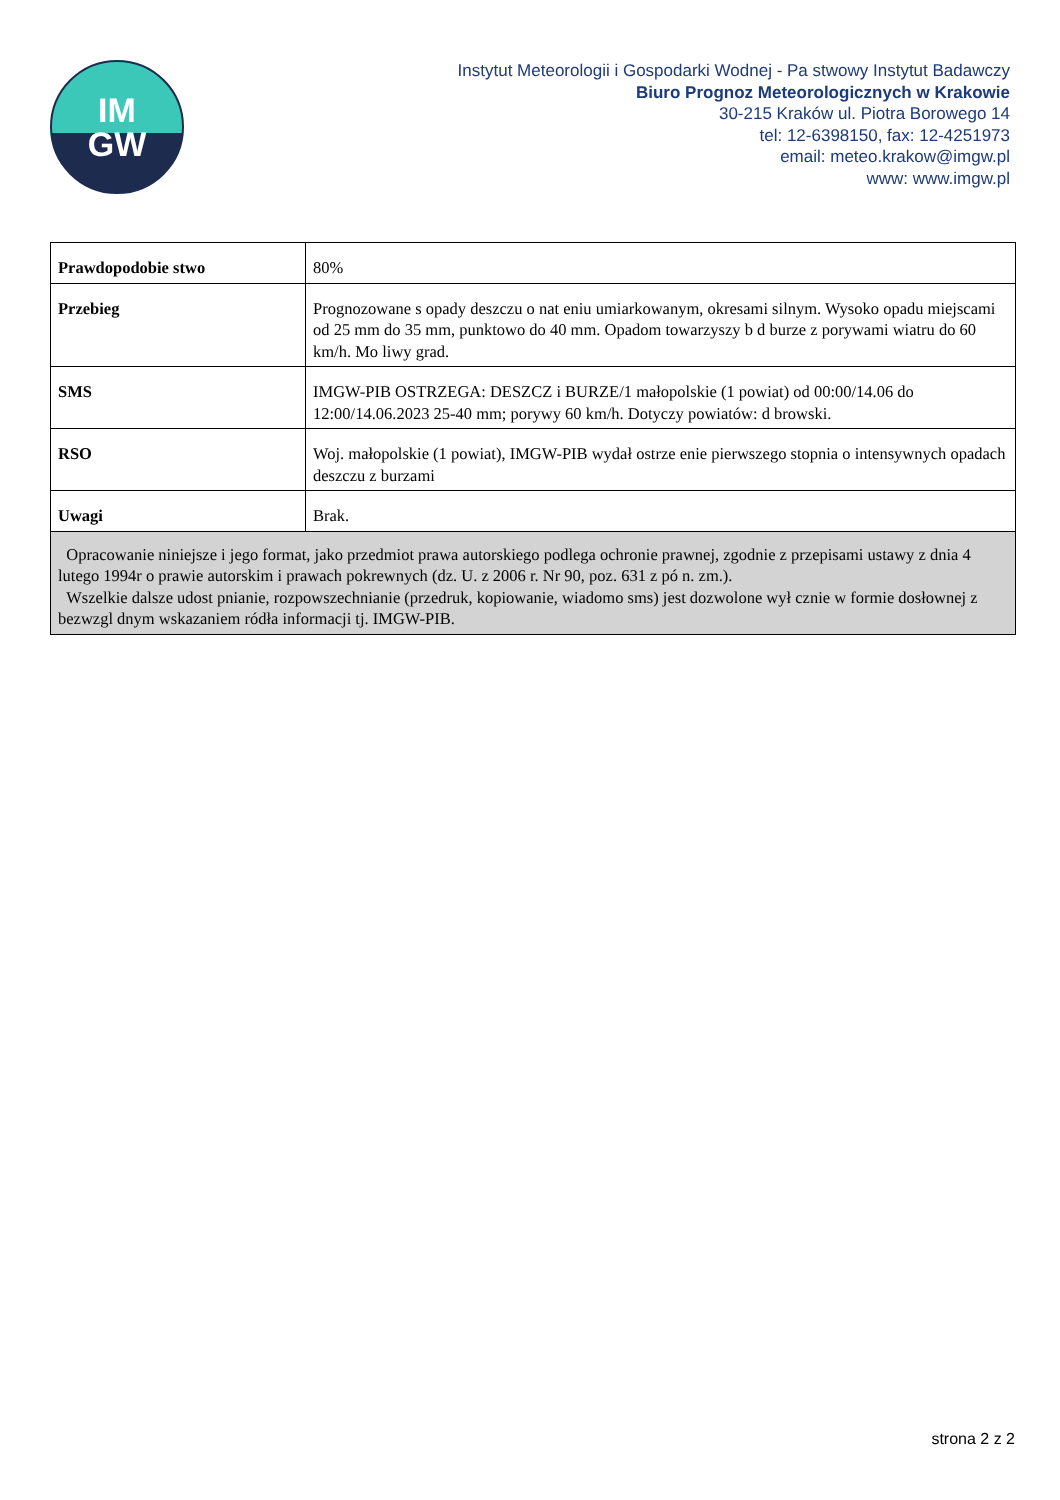IM
GW
Instytut Meteorologii i Gospodarki Wodnej - Pa stwowy Instytut Badawczy
Biuro Prognoz Meteorologicznych w Krakowie
30-215 Kraków ul. Piotra Borowego 14
tel: 12-6398150, fax: 12-4251973
email: meteo.krakow@imgw.pl
www: www.imgw.pl
| Prawdopodobie stwo | 80% |
| Przebieg | Prognozowane s opady deszczu o nat eniu umiarkowanym, okresami silnym. Wysoko opadu miejscami od 25 mm do 35 mm, punktowo do 40 mm. Opadom towarzyszy b d burze z porywami wiatru do 60 km/h. Mo liwy grad. |
| SMS | IMGW-PIB OSTRZEGA: DESZCZ i BURZE/1 małopolskie (1 powiat) od 00:00/14.06 do 12:00/14.06.2023 25-40 mm; porywy 60 km/h. Dotyczy powiatów: d browski. |
| RSO | Woj. małopolskie (1 powiat), IMGW-PIB wydał ostrze enie pierwszego stopnia o intensywnych opadach deszczu z burzami |
| Uwagi | Brak. |
| Opracowanie niniejsze i jego format, jako przedmiot prawa autorskiego podlega ochronie prawnej, zgodnie z przepisami ustawy z dnia 4 lutego 1994r o prawie autorskim i prawach pokrewnych (dz. U. z 2006 r. Nr 90, poz. 631 z pó n. zm.). Wszelkie dalsze udost pnianie, rozpowszechnianie (przedruk, kopiowanie, wiadomo sms) jest dozwolone wył cznie w formie dosłownej z bezwzgl dnym wskazaniem ródła informacji tj. IMGW-PIB. | |
strona 2 z 2